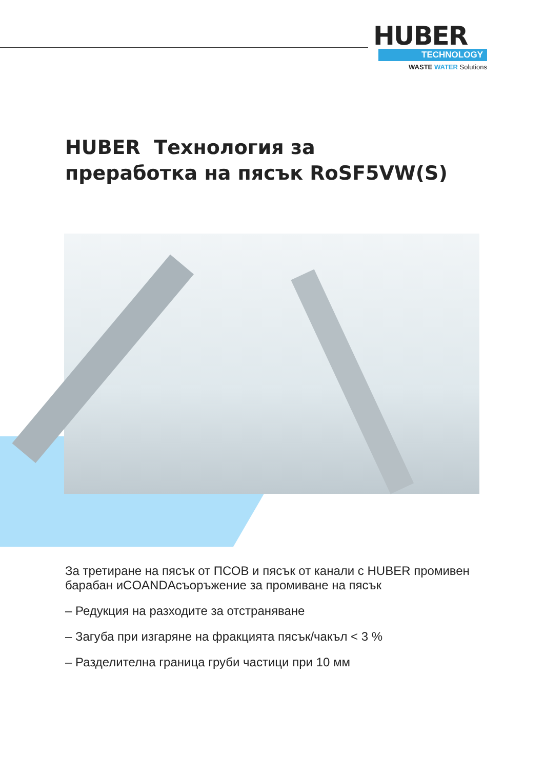HUBER
TECHNOLOGY
WASTE WATER Solutions
HUBER Технология за
преработка на пясък RoSF5VW(S)
За третиране на пясък от ПСОВ и пясък от канали с HUBER промивен барабан иCOANDAсъоръжение за промиване на пясък
– Редукция на разходите за отстраняване
– Загуба при изгаряне на фракцията пясък/чакъл < 3 %
– Разделителна граница груби частици при 10 мм